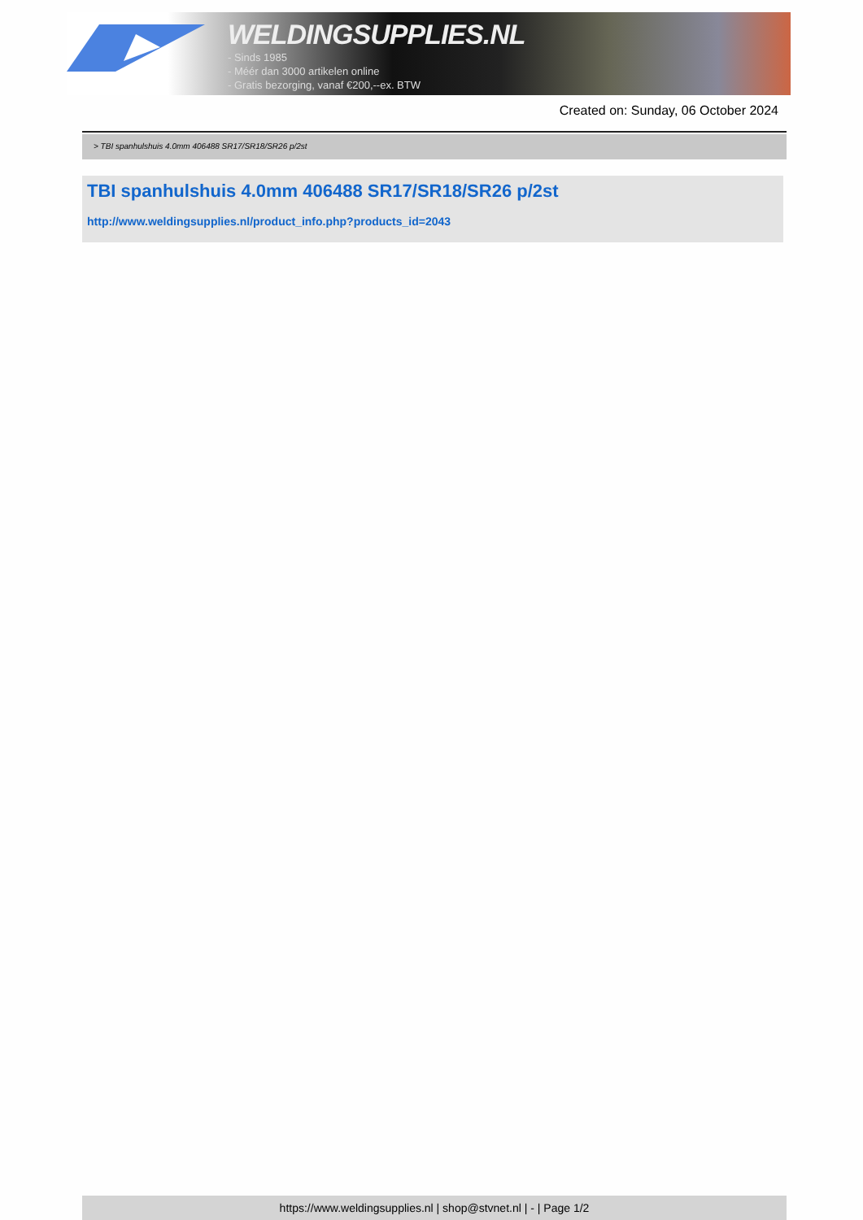WELDINGSUPPLIES.NL
- Sinds 1985
- Méér dan 3000 artikelen online
- Gratis bezorging, vanaf €200,--ex. BTW
Created on: Sunday, 06 October 2024
> TBI spanhulshuis 4.0mm 406488 SR17/SR18/SR26 p/2st
TBI spanhulshuis 4.0mm 406488 SR17/SR18/SR26 p/2st
http://www.weldingsupplies.nl/product_info.php?products_id=2043
https://www.weldingsupplies.nl | shop@stvnet.nl | - | Page 1/2